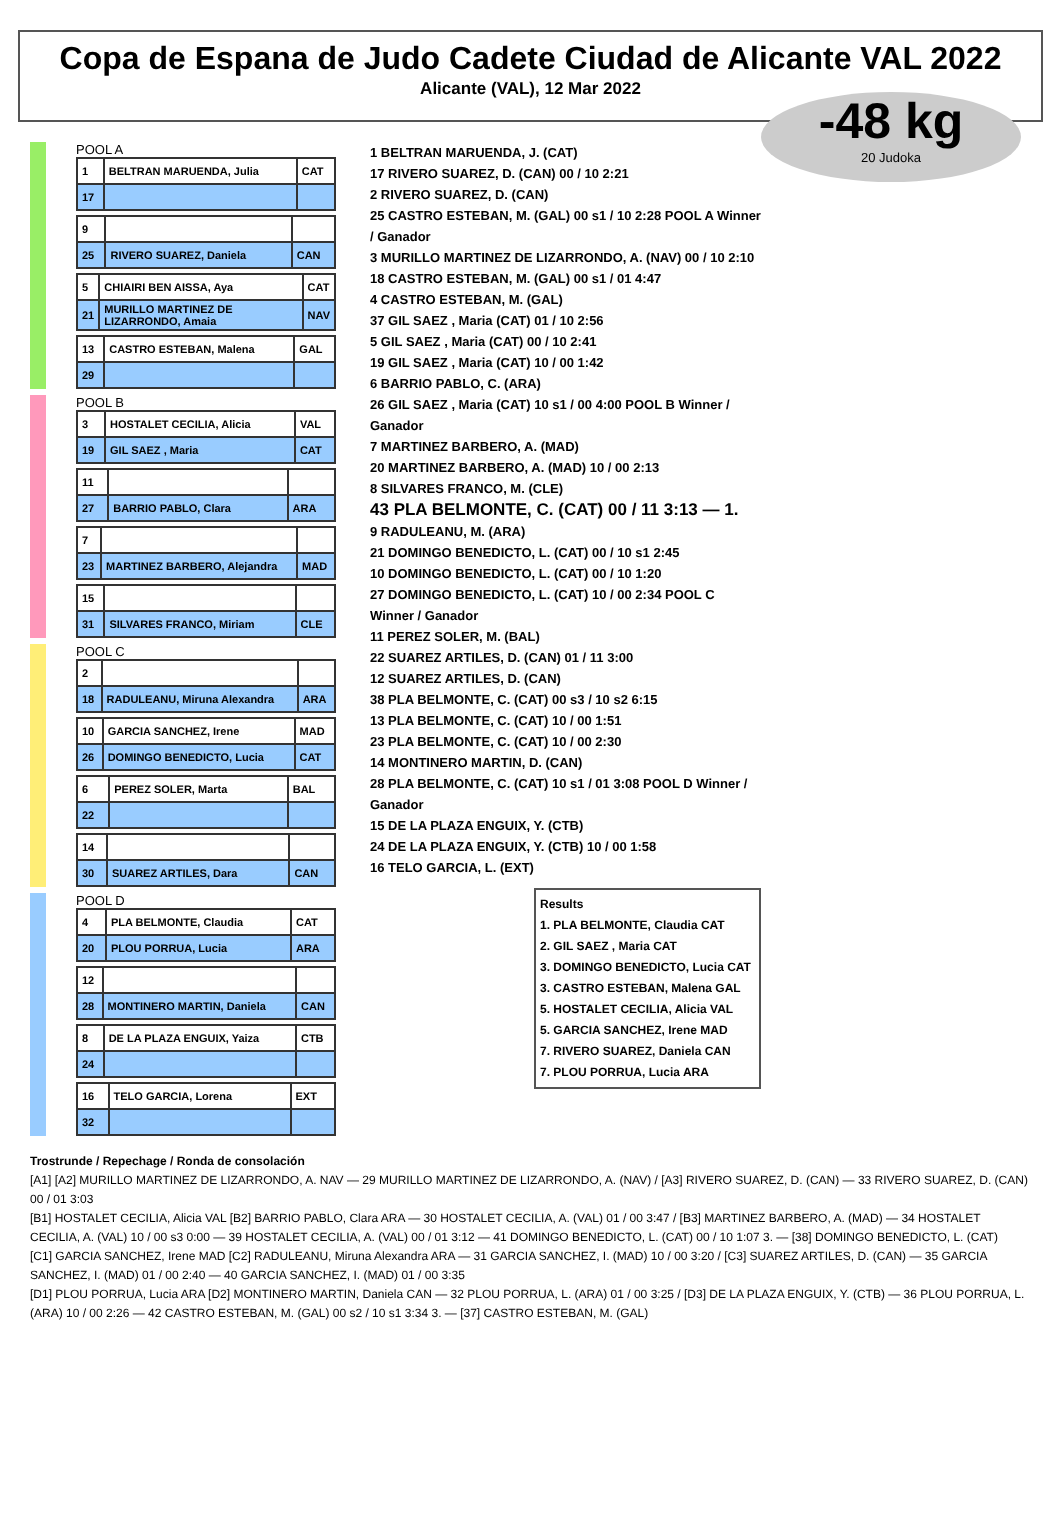Copa de Espana de Judo Cadete Ciudad de Alicante VAL 2022
Alicante (VAL), 12 Mar 2022
-48 kg
20 Judoka
POOL A
| 1 | BELTRAN MARUENDA, Julia | CAT |
| 17 | | |
| 9 | | |
| 25 | RIVERO SUAREZ, Daniela | CAN |
| 5 | CHIAIRI BEN AISSA, Aya | CAT |
| 21 | MURILLO MARTINEZ DE LIZARRONDO, Amaia | NAV |
| 13 | CASTRO ESTEBAN, Malena | GAL |
| 29 | | |
POOL B
| 3 | HOSTALET CECILIA, Alicia | VAL |
| 19 | GIL SAEZ , Maria | CAT |
| 11 | | |
| 27 | BARRIO PABLO, Clara | ARA |
| 7 | | |
| 23 | MARTINEZ BARBERO, Alejandra | MAD |
| 15 | | |
| 31 | SILVARES FRANCO, Miriam | CLE |
POOL C
| 2 | | |
| 18 | RADULEANU, Miruna Alexandra | ARA |
| 10 | GARCIA SANCHEZ, Irene | MAD |
| 26 | DOMINGO BENEDICTO, Lucia | CAT |
| 6 | PEREZ SOLER, Marta | BAL |
| 22 | | |
| 14 | | |
| 30 | SUAREZ ARTILES, Dara | CAN |
POOL D
| 4 | PLA BELMONTE, Claudia | CAT |
| 20 | PLOU PORRUA, Lucia | ARA |
| 12 | | |
| 28 | MONTINERO MARTIN, Daniela | CAN |
| 8 | DE LA PLAZA ENGUIX, Yaiza | CTB |
| 24 | | |
| 16 | TELO GARCIA, Lorena | EXT |
| 32 | | |
1 BELTRAN MARUENDA, J. (CAT)
17 RIVERO SUAREZ, D. (CAN) 00 / 10 2:21
2 RIVERO SUAREZ, D. (CAN)
25 CASTRO ESTEBAN, M. (GAL) 00 s1 / 10 2:28 POOL A Winner / Ganador
3 MURILLO MARTINEZ DE LIZARRONDO, A. (NAV) 00 / 10 2:10
18 CASTRO ESTEBAN, M. (GAL) 00 s1 / 01 4:47
4 CASTRO ESTEBAN, M. (GAL)
37 GIL SAEZ , Maria (CAT) 01 / 10 2:56
5 GIL SAEZ , Maria (CAT) 00 / 10 2:41
19 GIL SAEZ , Maria (CAT) 10 / 00 1:42
6 BARRIO PABLO, C. (ARA)
26 GIL SAEZ , Maria (CAT) 10 s1 / 00 4:00 POOL B Winner / Ganador
7 MARTINEZ BARBERO, A. (MAD)
20 MARTINEZ BARBERO, A. (MAD) 10 / 00 2:13
8 SILVARES FRANCO, M. (CLE)
43 PLA BELMONTE, C. (CAT) 00 / 11 3:13 — 1.
9 RADULEANU, M. (ARA)
21 DOMINGO BENEDICTO, L. (CAT) 00 / 10 s1 2:45
10 DOMINGO BENEDICTO, L. (CAT) 00 / 10 1:20
27 DOMINGO BENEDICTO, L. (CAT) 10 / 00 2:34 POOL C Winner / Ganador
11 PEREZ SOLER, M. (BAL)
22 SUAREZ ARTILES, D. (CAN) 01 / 11 3:00
12 SUAREZ ARTILES, D. (CAN)
38 PLA BELMONTE, C. (CAT) 00 s3 / 10 s2 6:15
13 PLA BELMONTE, C. (CAT) 10 / 00 1:51
23 PLA BELMONTE, C. (CAT) 10 / 00 2:30
14 MONTINERO MARTIN, D. (CAN)
28 PLA BELMONTE, C. (CAT) 10 s1 / 01 3:08 POOL D Winner / Ganador
15 DE LA PLAZA ENGUIX, Y. (CTB)
24 DE LA PLAZA ENGUIX, Y. (CTB) 10 / 00 1:58
16 TELO GARCIA, L. (EXT)
Results
1. PLA BELMONTE, Claudia CAT
2. GIL SAEZ , Maria CAT
3. DOMINGO BENEDICTO, Lucia CAT
3. CASTRO ESTEBAN, Malena GAL
5. HOSTALET CECILIA, Alicia VAL
5. GARCIA SANCHEZ, Irene MAD
7. RIVERO SUAREZ, Daniela CAN
7. PLOU PORRUA, Lucia ARA
Trostrunde / Repechage / Ronda de consolación
[A1] [A2] MURILLO MARTINEZ DE LIZARRONDO, A. NAV — 29 MURILLO MARTINEZ DE LIZARRONDO, A. (NAV) / [A3] RIVERO SUAREZ, D. (CAN) — 33 RIVERO SUAREZ, D. (CAN) 00 / 01 3:03
[B1] HOSTALET CECILIA, Alicia VAL [B2] BARRIO PABLO, Clara ARA — 30 HOSTALET CECILIA, A. (VAL) 01 / 00 3:47 / [B3] MARTINEZ BARBERO, A. (MAD) — 34 HOSTALET CECILIA, A. (VAL) 10 / 00 s3 0:00 — 39 HOSTALET CECILIA, A. (VAL) 00 / 01 3:12 — 41 DOMINGO BENEDICTO, L. (CAT) 00 / 10 1:07 3. — [38] DOMINGO BENEDICTO, L. (CAT)
[C1] GARCIA SANCHEZ, Irene MAD [C2] RADULEANU, Miruna Alexandra ARA — 31 GARCIA SANCHEZ, I. (MAD) 10 / 00 3:20 / [C3] SUAREZ ARTILES, D. (CAN) — 35 GARCIA SANCHEZ, I. (MAD) 01 / 00 2:40 — 40 GARCIA SANCHEZ, I. (MAD) 01 / 00 3:35
[D1] PLOU PORRUA, Lucia ARA [D2] MONTINERO MARTIN, Daniela CAN — 32 PLOU PORRUA, L. (ARA) 01 / 00 3:25 / [D3] DE LA PLAZA ENGUIX, Y. (CTB) — 36 PLOU PORRUA, L. (ARA) 10 / 00 2:26 — 42 CASTRO ESTEBAN, M. (GAL) 00 s2 / 10 s1 3:34 3. — [37] CASTRO ESTEBAN, M. (GAL)